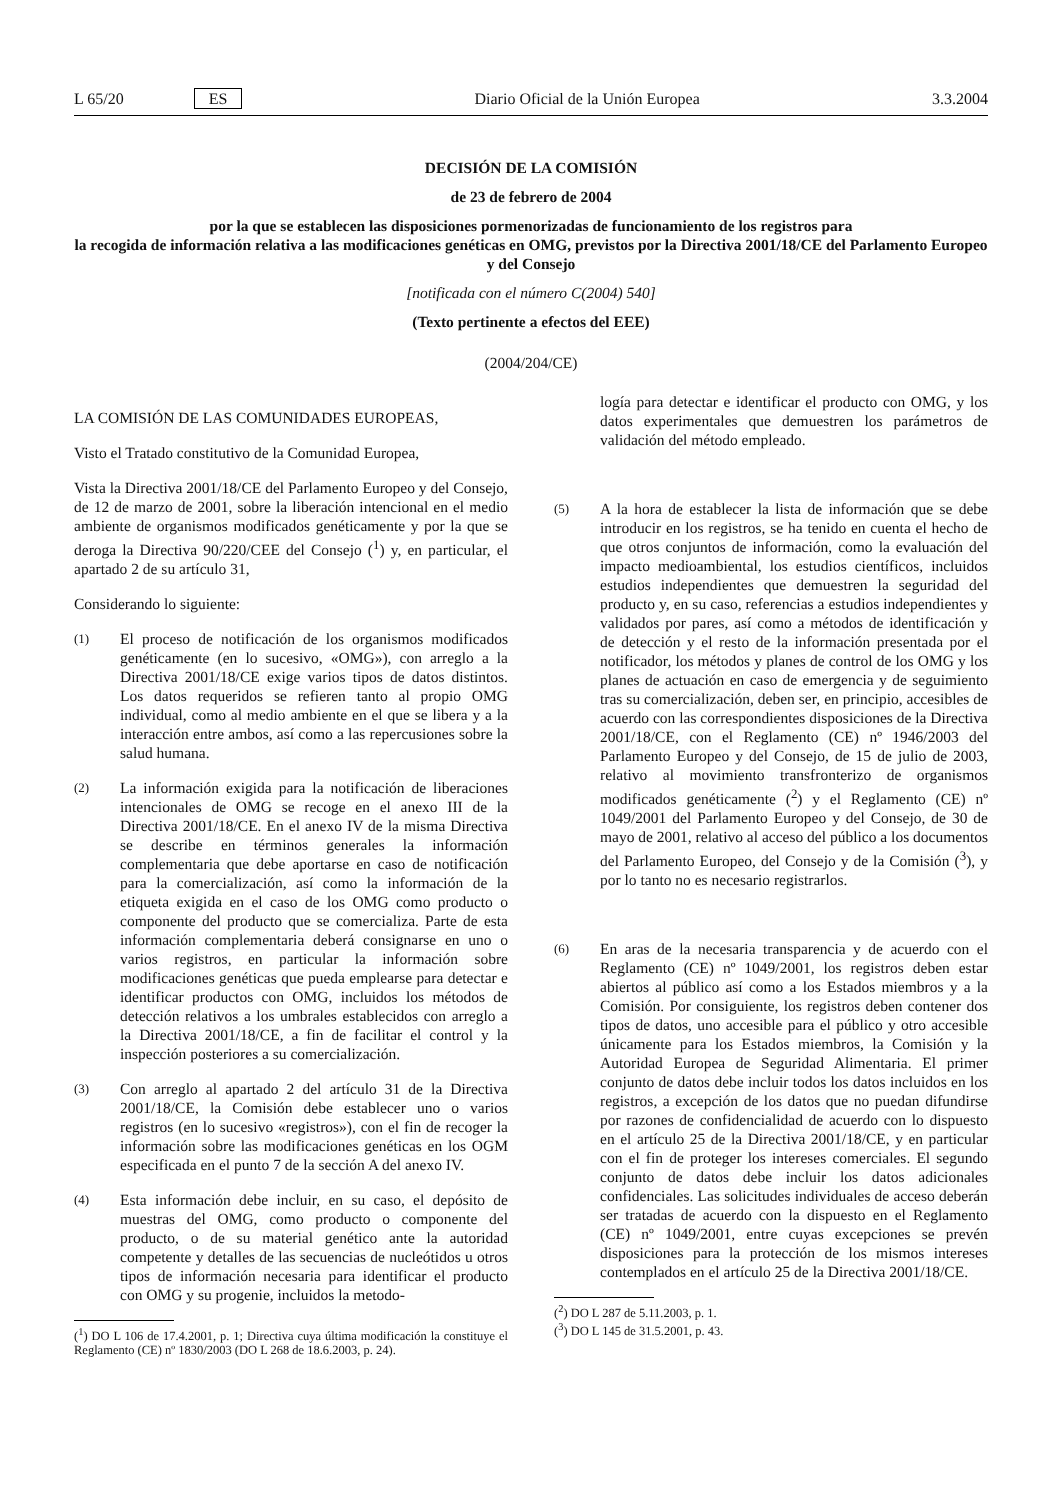L 65/20 ES Diario Oficial de la Unión Europea 3.3.2004
DECISIÓN DE LA COMISIÓN
de 23 de febrero de 2004
por la que se establecen las disposiciones pormenorizadas de funcionamiento de los registros para
la recogida de información relativa a las modificaciones genéticas en OMG, previstos por la Directiva 2001/18/CE del Parlamento Europeo y del Consejo
[notificada con el número C(2004) 540]
(Texto pertinente a efectos del EEE)
(2004/204/CE)
LA COMISIÓN DE LAS COMUNIDADES EUROPEAS,
Visto el Tratado constitutivo de la Comunidad Europea,
Vista la Directiva 2001/18/CE del Parlamento Europeo y del Consejo, de 12 de marzo de 2001, sobre la liberación intencional en el medio ambiente de organismos modificados genéticamente y por la que se deroga la Directiva 90/220/CEE del Consejo (<sup>1</sup>) y, en particular, el apartado 2 de su artículo 31,
Considerando lo siguiente:
(1) El proceso de notificación de los organismos modificados genéticamente (en lo sucesivo, «OMG»), con arreglo a la Directiva 2001/18/CE exige varios tipos de datos distintos. Los datos requeridos se refieren tanto al propio OMG individual, como al medio ambiente en el que se libera y a la interacción entre ambos, así como a las repercusiones sobre la salud humana.
(2) La información exigida para la notificación de liberaciones intencionales de OMG se recoge en el anexo III de la Directiva 2001/18/CE. En el anexo IV de la misma Directiva se describe en términos generales la información complementaria que debe aportarse en caso de notificación para la comercialización, así como la información de la etiqueta exigida en el caso de los OMG como producto o componente del producto que se comercializa. Parte de esta información complementaria deberá consignarse en uno o varios registros, en particular la información sobre modificaciones genéticas que pueda emplearse para detectar e identificar productos con OMG, incluidos los métodos de detección relativos a los umbrales establecidos con arreglo a la Directiva 2001/18/CE, a fin de facilitar el control y la inspección posteriores a su comercialización.
(3) Con arreglo al apartado 2 del artículo 31 de la Directiva 2001/18/CE, la Comisión debe establecer uno o varios registros (en lo sucesivo «registros»), con el fin de recoger la información sobre las modificaciones genéticas en los OGM especificada en el punto 7 de la sección A del anexo IV.
(4) Esta información debe incluir, en su caso, el depósito de muestras del OMG, como producto o componente del producto, o de su material genético ante la autoridad competente y detalles de las secuencias de nucleótidos u otros tipos de información necesaria para identificar el producto con OMG y su progenie, incluidos la metodo-
(<sup>1</sup>) DO L 106 de 17.4.2001, p. 1; Directiva cuya última modificación la constituye el Reglamento (CE) nº 1830/2003 (DO L 268 de 18.6.2003, p. 24).
logía para detectar e identificar el producto con OMG, y los datos experimentales que demuestren los parámetros de validación del método empleado.
(5) A la hora de establecer la lista de información que se debe introducir en los registros, se ha tenido en cuenta el hecho de que otros conjuntos de información, como la evaluación del impacto medioambiental, los estudios científicos, incluidos estudios independientes que demuestren la seguridad del producto y, en su caso, referencias a estudios independientes y validados por pares, así como a métodos de identificación y de detección y el resto de la información presentada por el notificador, los métodos y planes de control de los OMG y los planes de actuación en caso de emergencia y de seguimiento tras su comercialización, deben ser, en principio, accesibles de acuerdo con las correspondientes disposiciones de la Directiva 2001/18/CE, con el Reglamento (CE) nº 1946/2003 del Parlamento Europeo y del Consejo, de 15 de julio de 2003, relativo al movimiento transfronterizo de organismos modificados genéticamente (<sup>2</sup>) y el Reglamento (CE) nº 1049/2001 del Parlamento Europeo y del Consejo, de 30 de mayo de 2001, relativo al acceso del público a los documentos del Parlamento Europeo, del Consejo y de la Comisión (<sup>3</sup>), y por lo tanto no es necesario registrarlos.
(6) En aras de la necesaria transparencia y de acuerdo con el Reglamento (CE) nº 1049/2001, los registros deben estar abiertos al público así como a los Estados miembros y a la Comisión. Por consiguiente, los registros deben contener dos tipos de datos, uno accesible para el público y otro accesible únicamente para los Estados miembros, la Comisión y la Autoridad Europea de Seguridad Alimentaria. El primer conjunto de datos debe incluir todos los datos incluidos en los registros, a excepción de los datos que no puedan difundirse por razones de confidencialidad de acuerdo con lo dispuesto en el artículo 25 de la Directiva 2001/18/CE, y en particular con el fin de proteger los intereses comerciales. El segundo conjunto de datos debe incluir los datos adicionales confidenciales. Las solicitudes individuales de acceso deberán ser tratadas de acuerdo con la dispuesto en el Reglamento (CE) nº 1049/2001, entre cuyas excepciones se prevén disposiciones para la protección de los mismos intereses contemplados en el artículo 25 de la Directiva 2001/18/CE.
(<sup>2</sup>) DO L 287 de 5.11.2003, p. 1.
(<sup>3</sup>) DO L 145 de 31.5.2001, p. 43.